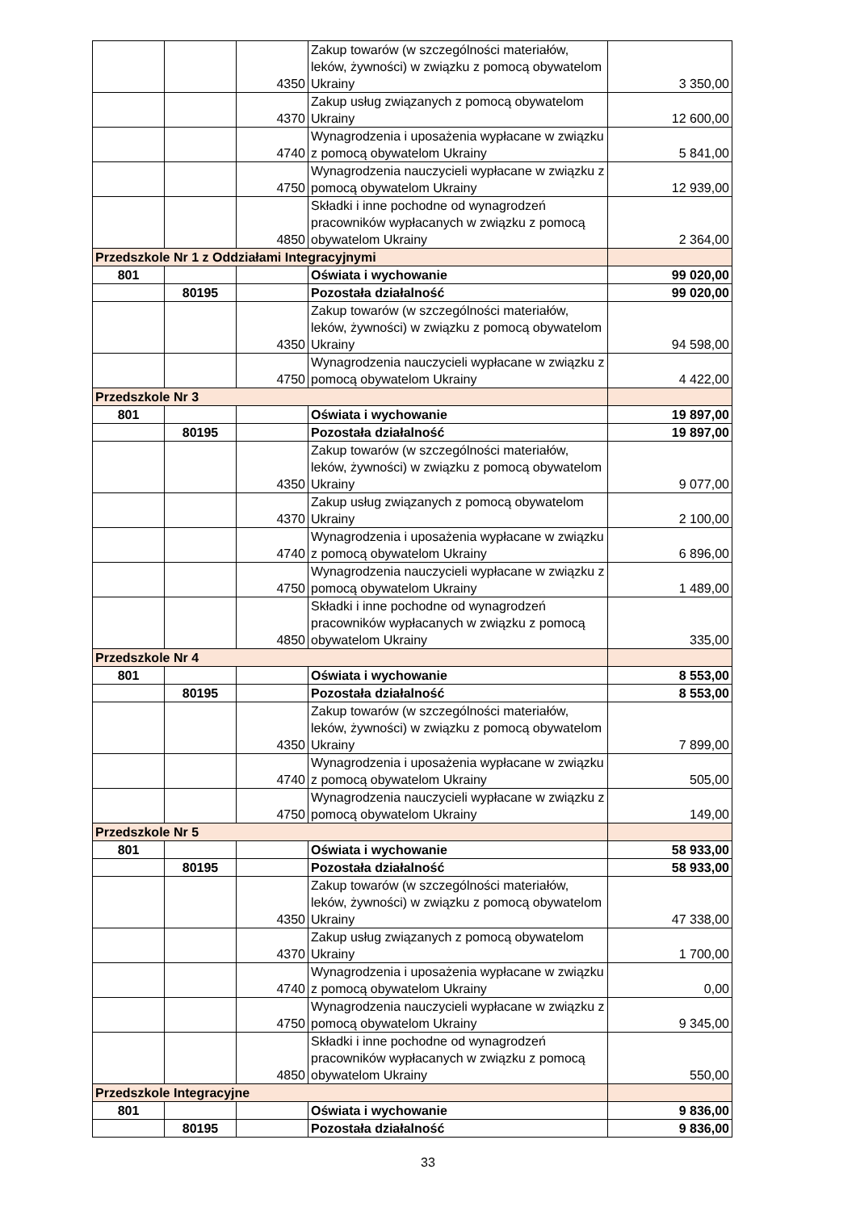| | | 4350 | Zakup towarów (w szczególności materiałów, leków, żywności) w związku z pomocą obywatelom Ukrainy | 3 350,00 |
| | | 4370 | Zakup usług związanych z pomocą obywatelom Ukrainy | 12 600,00 |
| | | 4740 | Wynagrodzenia i uposażenia wypłacane w związku z pomocą obywatelom Ukrainy | 5 841,00 |
| | | 4750 | Wynagrodzenia nauczycieli wypłacane w związku z pomocą obywatelom Ukrainy | 12 939,00 |
| | | 4850 | Składki i inne pochodne od wynagrodzeń pracowników wypłacanych w związku z pomocą obywatelom Ukrainy | 2 364,00 |
| Przedszkole Nr 1 z Oddziałami Integracyjnymi | | | | |
| 801 | | | Oświata i wychowanie | 99 020,00 |
| | 80195 | | Pozostała działalność | 99 020,00 |
| | | 4350 | Zakup towarów (w szczególności materiałów, leków, żywności) w związku z pomocą obywatelom Ukrainy | 94 598,00 |
| | | 4750 | Wynagrodzenia nauczycieli wypłacane w związku z pomocą obywatelom Ukrainy | 4 422,00 |
| Przedszkole Nr 3 | | | | |
| 801 | | | Oświata i wychowanie | 19 897,00 |
| | 80195 | | Pozostała działalność | 19 897,00 |
| | | 4350 | Zakup towarów (w szczególności materiałów, leków, żywności) w związku z pomocą obywatelom Ukrainy | 9 077,00 |
| | | 4370 | Zakup usług związanych z pomocą obywatelom Ukrainy | 2 100,00 |
| | | 4740 | Wynagrodzenia i uposażenia wypłacane w związku z pomocą obywatelom Ukrainy | 6 896,00 |
| | | 4750 | Wynagrodzenia nauczycieli wypłacane w związku z pomocą obywatelom Ukrainy | 1 489,00 |
| | | 4850 | Składki i inne pochodne od wynagrodzeń pracowników wypłacanych w związku z pomocą obywatelom Ukrainy | 335,00 |
| Przedszkole Nr 4 | | | | |
| 801 | | | Oświata i wychowanie | 8 553,00 |
| | 80195 | | Pozostała działalność | 8 553,00 |
| | | 4350 | Zakup towarów (w szczególności materiałów, leków, żywności) w związku z pomocą obywatelom Ukrainy | 7 899,00 |
| | | 4740 | Wynagrodzenia i uposażenia wypłacane w związku z pomocą obywatelom Ukrainy | 505,00 |
| | | 4750 | Wynagrodzenia nauczycieli wypłacane w związku z pomocą obywatelom Ukrainy | 149,00 |
| Przedszkole Nr 5 | | | | |
| 801 | | | Oświata i wychowanie | 58 933,00 |
| | 80195 | | Pozostała działalność | 58 933,00 |
| | | 4350 | Zakup towarów (w szczególności materiałów, leków, żywności) w związku z pomocą obywatelom Ukrainy | 47 338,00 |
| | | 4370 | Zakup usług związanych z pomocą obywatelom Ukrainy | 1 700,00 |
| | | 4740 | Wynagrodzenia i uposażenia wypłacane w związku z pomocą obywatelom Ukrainy | 0,00 |
| | | 4750 | Wynagrodzenia nauczycieli wypłacane w związku z pomocą obywatelom Ukrainy | 9 345,00 |
| | | 4850 | Składki i inne pochodne od wynagrodzeń pracowników wypłacanych w związku z pomocą obywatelom Ukrainy | 550,00 |
| Przedszkole Integracyjne | | | | |
| 801 | | | Oświata i wychowanie | 9 836,00 |
| | 80195 | | Pozostała działalność | 9 836,00 |
33